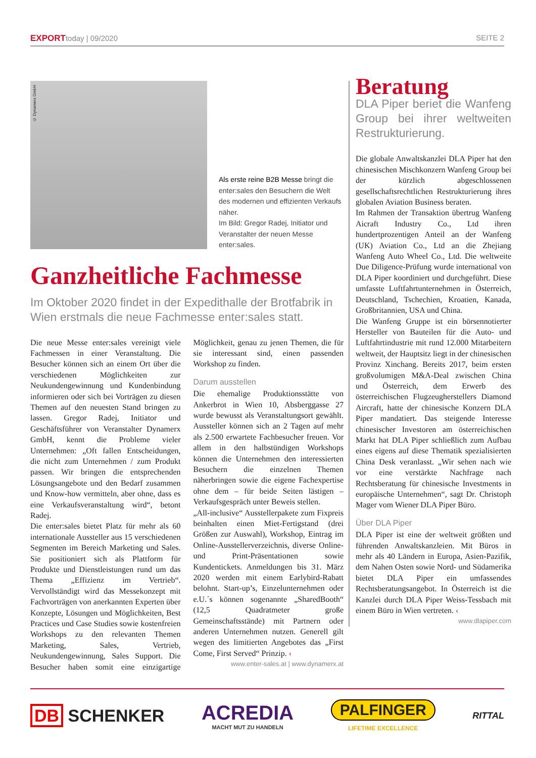EXPORTtoday | 09/2020 SEITE 2
© Dynamerx GmbH
Als erste reine B2B Messe bringt die enter:sales den Besuchern die Welt des modernen und effizienten Verkaufs näher.
Im Bild: Gregor Radej, Initiator und Veranstalter der neuen Messe enter:sales.
Ganzheitliche Fachmesse
Im Oktober 2020 findet in der Expedithalle der Brotfabrik in Wien erstmals die neue Fachmesse enter:sales statt.
Die neue Messe enter:sales vereinigt viele Fachmessen in einer Veranstaltung. Die Besucher können sich an einem Ort über die verschiedenen Möglichkeiten zur Neukundengewinnung und Kundenbindung informieren oder sich bei Vorträgen zu diesen Themen auf den neuesten Stand bringen zu lassen. Gregor Radej, Initiator und Geschäftsführer von Veranstalter Dynamerx GmbH, kennt die Probleme vieler Unternehmen: „Oft fallen Entscheidungen, die nicht zum Unternehmen / zum Produkt passen. Wir bringen die entsprechenden Lösungsangebote und den Bedarf zusammen und Know-how vermitteln, aber ohne, dass es eine Verkaufsveranstaltung wird“, betont Radej.
Die enter:sales bietet Platz für mehr als 60 internationale Aussteller aus 15 verschiedenen Segmenten im Bereich Marketing und Sales. Sie positioniert sich als Plattform für Produkte und Dienstleistungen rund um das Thema „Effizienz im Vertrieb“. Vervollständigt wird das Messekonzept mit Fachvorträgen von anerkannten Experten über Konzepte, Lösungen und Möglichkeiten, Best Practices und Case Studies sowie kostenfreien Workshops zu den relevanten Themen Marketing, Sales, Vertrieb, Neukundengewinnung, Sales Support. Die Besucher haben somit eine einzigartige Möglichkeit, genau zu jenen Themen, die für sie interessant sind, einen passenden Workshop zu finden.
Darum ausstellen
Die ehemalige Produktionsstätte von Ankerbrot in Wien 10, Absberggasse 27 wurde bewusst als Veranstaltungsort gewählt. Aussteller können sich an 2 Tagen auf mehr als 2.500 erwartete Fachbesucher freuen. Vor allem in den halbstündigen Workshops können die Unternehmen den interessierten Besuchern die einzelnen Themen näherbringen sowie die eigene Fachexpertise ohne dem – für beide Seiten lästigen – Verkaufsgespräch unter Beweis stellen.
„All-inclusive“ Ausstellerpakete zum Fixpreis beinhalten einen Miet-Fertigstand (drei Größen zur Auswahl), Workshop, Eintrag im Online-Ausstellerverzeichnis, diverse Online- und Print-Präsentationen sowie Kundentickets. Anmeldungen bis 31. März 2020 werden mit einem Earlybird-Rabatt belohnt. Start-up’s, Einzelunternehmen oder e.U.´s können sogenannte „SharedBooth“ (12,5 Quadratmeter große Gemeinschaftsstände) mit Partnern oder anderen Unternehmen nutzen. Generell gilt wegen des limitierten Angebotes das „First Come, First Served“ Prinzip. ‹
www.enter-sales.at | www.dynamerx.at
Beratung
DLA Piper beriet die Wanfeng Group bei ihrer weltweiten Restrukturierung.
Die globale Anwaltskanzlei DLA Piper hat den chinesischen Mischkonzern Wanfeng Group bei der kürzlich abgeschlossenen gesellschaftsrechtlichen Restrukturierung ihres globalen Aviation Business beraten.
Im Rahmen der Transaktion übertrug Wanfeng Aicraft Industry Co., Ltd ihren hundertprozentigen Anteil an der Wanfeng (UK) Aviation Co., Ltd an die Zhejiang Wanfeng Auto Wheel Co., Ltd. Die weltweite Due Diligence-Prüfung wurde international von DLA Piper koordiniert und durchgeführt. Diese umfasste Luftfahrtunternehmen in Österreich, Deutschland, Tschechien, Kroatien, Kanada, Großbritannien, USA und China.
Die Wanfeng Gruppe ist ein börsennotierter Hersteller von Bauteilen für die Auto- und Luftfahrtindustrie mit rund 12.000 Mitarbeitern weltweit, der Hauptsitz liegt in der chinesischen Provinz Xinchang. Bereits 2017, beim ersten großvolumigen M&A-Deal zwischen China und Österreich, dem Erwerb des österreichischen Flugzeugherstellers Diamond Aircraft, hatte der chinesische Konzern DLA Piper mandatiert. Das steigende Interesse chinesischer Investoren am österreichischen Markt hat DLA Piper schließlich zum Aufbau eines eigens auf diese Thematik spezialisierten China Desk veranlasst. „Wir sehen nach wie vor eine verstärkte Nachfrage nach Rechtsberatung für chinesische Investments in europäische Unternehmen“, sagt Dr. Christoph Mager vom Wiener DLA Piper Büro.
Über DLA Piper
DLA Piper ist eine der weltweit größten und führenden Anwaltskanzleien. Mit Büros in mehr als 40 Ländern in Europa, Asien-Pazifik, dem Nahen Osten sowie Nord- und Südamerika bietet DLA Piper ein umfassendes Rechtsberatungsangebot. In Österreich ist die Kanzlei durch DLA Piper Weiss-Tessbach mit einem Büro in Wien vertreten. ‹
www.dlapiper.com
DB SCHENKER
ACREDIA
MACHT MUT ZU HANDELN
PALFINGER
LIFETIME EXCELLENCE
RITTAL